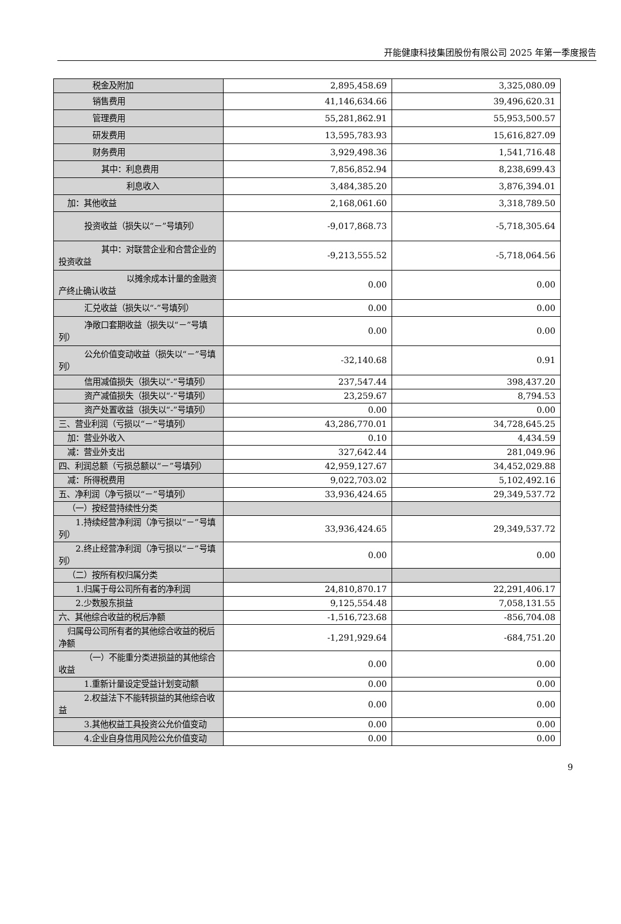开能健康科技集团股份有限公司 2025 年第一季度报告
| 税金及附加 | 2,895,458.69 | 3,325,080.09 |
| 销售费用 | 41,146,634.66 | 39,496,620.31 |
| 管理费用 | 55,281,862.91 | 55,953,500.57 |
| 研发费用 | 13,595,783.93 | 15,616,827.09 |
| 财务费用 | 3,929,498.36 | 1,541,716.48 |
| 其中：利息费用 | 7,856,852.94 | 8,238,699.43 |
| 利息收入 | 3,484,385.20 | 3,876,394.01 |
| 加：其他收益 | 2,168,061.60 | 3,318,789.50 |
| 投资收益（损失以“－”号填列） | -9,017,868.73 | -5,718,305.64 |
| 其中：对联营企业和合营企业的投资收益 | -9,213,555.52 | -5,718,064.56 |
| 以摊余成本计量的金融资产终止确认收益 | 0.00 | 0.00 |
| 汇兑收益（损失以“-”号填列） | 0.00 | 0.00 |
| 净敞口套期收益（损失以“－”号填列） | 0.00 | 0.00 |
| 公允价值变动收益（损失以“－”号填列） | -32,140.68 | 0.91 |
| 信用减值损失（损失以“-”号填列） | 237,547.44 | 398,437.20 |
| 资产减值损失（损失以“-”号填列） | 23,259.67 | 8,794.53 |
| 资产处置收益（损失以“-”号填列） | 0.00 | 0.00 |
| 三、营业利润（亏损以“－”号填列） | 43,286,770.01 | 34,728,645.25 |
| 加：营业外收入 | 0.10 | 4,434.59 |
| 减：营业外支出 | 327,642.44 | 281,049.96 |
| 四、利润总额（亏损总额以“－”号填列） | 42,959,127.67 | 34,452,029.88 |
| 减：所得税费用 | 9,022,703.02 | 5,102,492.16 |
| 五、净利润（净亏损以“－”号填列） | 33,936,424.65 | 29,349,537.72 |
| （一）按经营持续性分类 | | |
| 1.持续经营净利润（净亏损以“－”号填列） | 33,936,424.65 | 29,349,537.72 |
| 2.终止经营净利润（净亏损以“－”号填列） | 0.00 | 0.00 |
| （二）按所有权归属分类 | | |
| 1.归属于母公司所有者的净利润 | 24,810,870.17 | 22,291,406.17 |
| 2.少数股东损益 | 9,125,554.48 | 7,058,131.55 |
| 六、其他综合收益的税后净额 | -1,516,723.68 | -856,704.08 |
| 归属母公司所有者的其他综合收益的税后净额 | -1,291,929.64 | -684,751.20 |
| （一）不能重分类进损益的其他综合收益 | 0.00 | 0.00 |
| 1.重新计量设定受益计划变动额 | 0.00 | 0.00 |
| 2.权益法下不能转损益的其他综合收益 | 0.00 | 0.00 |
| 3.其他权益工具投资公允价值变动 | 0.00 | 0.00 |
| 4.企业自身信用风险公允价值变动 | 0.00 | 0.00 |
9